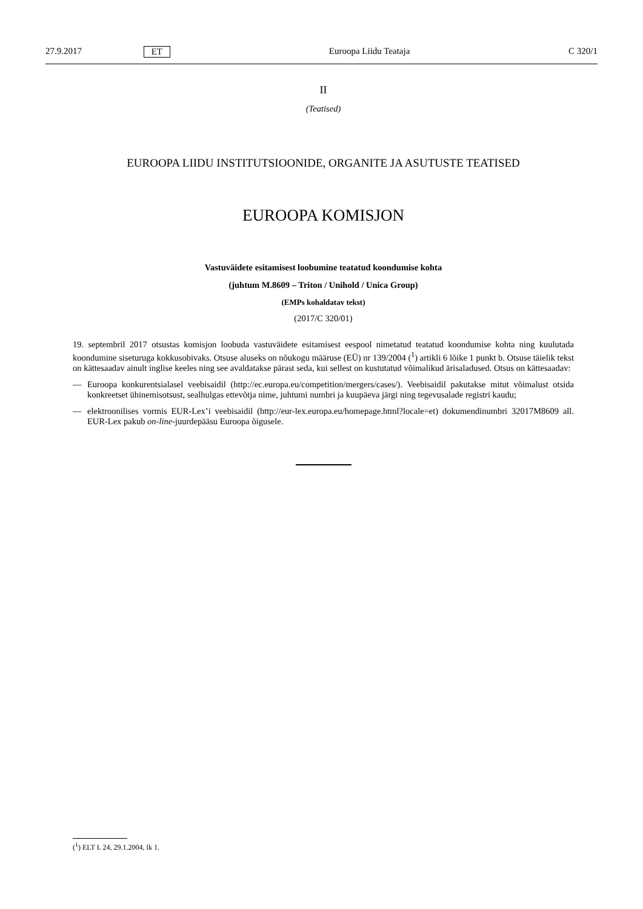27.9.2017 ET Euroopa Liidu Teataja C 320/1
II
(Teatised)
EUROOPA LIIDU INSTITUTSIOONIDE, ORGANITE JA ASUTUSTE TEATISED
EUROOPA KOMISJON
Vastuväidete esitamisest loobumine teatatud koondumise kohta
(juhtum M.8609 – Triton / Unihold / Unica Group)
(EMPs kohaldatav tekst)
(2017/C 320/01)
19. septembril 2017 otsustas komisjon loobuda vastuväidete esitamisest eespool nimetatud teatatud koondumise kohta ning kuulutada koondumine siseturuga kokkusobivaks. Otsuse aluseks on nõukogu määruse (EÜ) nr 139/2004 (<sup>1</sup>) artikli 6 lõike 1 punkt b. Otsuse täielik tekst on kättesaadav ainult inglise keeles ning see avaldatakse pärast seda, kui sellest on kustutatud võimalikud ärisaladused. Otsus on kättesaadav:
—
Euroopa konkurentsialasel veebisaidil (http://ec.europa.eu/competition/mergers/cases/). Veebisaidil pakutakse mitut võimalust otsida konkreetset ühinemisotsust, sealhulgas ettevõtja nime, juhtumi numbri ja kuupäeva järgi ning tegevusalade registri kaudu;
—
elektroonilises vormis EUR-Lex’i veebisaidil (http://eur-lex.europa.eu/homepage.html?locale=et) dokumendinumbri 32017M8609 all. EUR-Lex pakub on-line-juurdepääsu Euroopa õigusele.
(<sup>1</sup>) ELT L 24, 29.1.2004, lk 1.